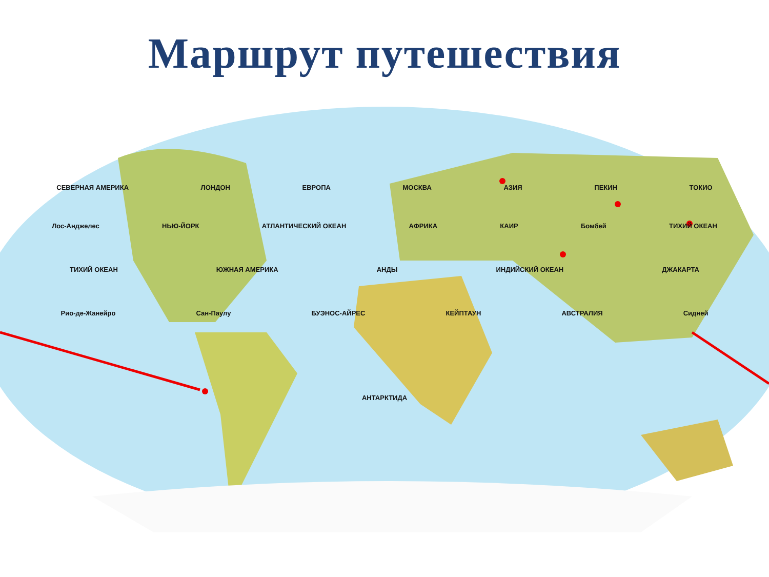Маршрут путешествия
СЕВЕРНАЯ АМЕРИКА ЛОНДОН ЕВРОПА МОСКВА АЗИЯ ПЕКИН ТОКИО
Лос-Анджелес НЬЮ-ЙОРК АТЛАНТИЧЕСКИЙ ОКЕАН АФРИКА КАИР Бомбей ТИХИЙ ОКЕАН
ТИХИЙ ОКЕАН ЮЖНАЯ АМЕРИКА АНДЫ ИНДИЙСКИЙ ОКЕАН ДЖАКАРТА
Рио-де-Жанейро Сан-Паулу БУЭНОС-АЙРЕС КЕЙПТАУН АВСТРАЛИЯ Сидней
АНТАРКТИДА